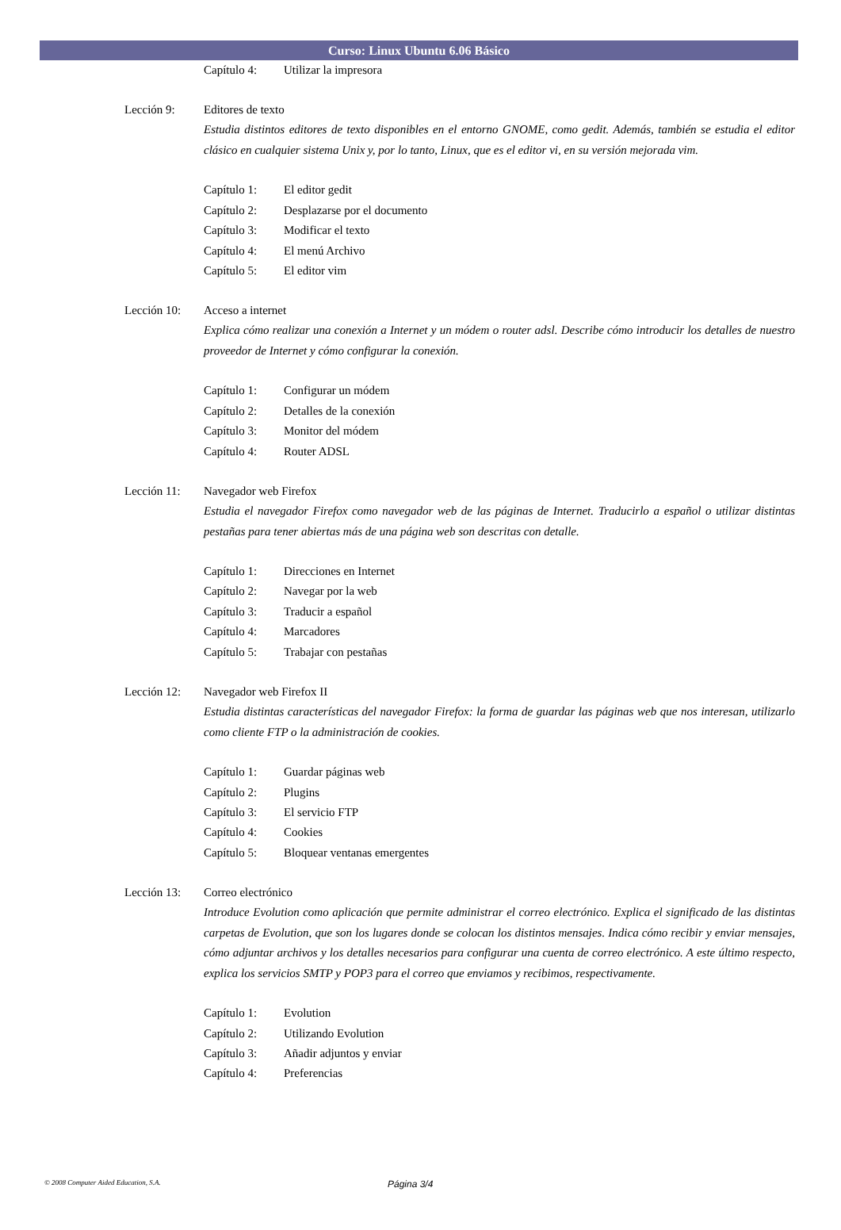Curso: Linux Ubuntu 6.06 Básico
Capítulo 4: Utilizar la impresora
Lección 9: Editores de texto
Estudia distintos editores de texto disponibles en el entorno GNOME, como gedit. Además, también se estudia el editor clásico en cualquier sistema Unix y, por lo tanto, Linux, que es el editor vi, en su versión mejorada vim.
Capítulo 1: El editor gedit
Capítulo 2: Desplazarse por el documento
Capítulo 3: Modificar el texto
Capítulo 4: El menú Archivo
Capítulo 5: El editor vim
Lección 10: Acceso a internet
Explica cómo realizar una conexión a Internet y un módem o router adsl. Describe cómo introducir los detalles de nuestro proveedor de Internet y cómo configurar la conexión.
Capítulo 1: Configurar un módem
Capítulo 2: Detalles de la conexión
Capítulo 3: Monitor del módem
Capítulo 4: Router ADSL
Lección 11: Navegador web Firefox
Estudia el navegador Firefox como navegador web de las páginas de Internet. Traducirlo a español o utilizar distintas pestañas para tener abiertas más de una página web son descritas con detalle.
Capítulo 1: Direcciones en Internet
Capítulo 2: Navegar por la web
Capítulo 3: Traducir a español
Capítulo 4: Marcadores
Capítulo 5: Trabajar con pestañas
Lección 12: Navegador web Firefox II
Estudia distintas características del navegador Firefox: la forma de guardar las páginas web que nos interesan, utilizarlo como cliente FTP o la administración de cookies.
Capítulo 1: Guardar páginas web
Capítulo 2: Plugins
Capítulo 3: El servicio FTP
Capítulo 4: Cookies
Capítulo 5: Bloquear ventanas emergentes
Lección 13: Correo electrónico
Introduce Evolution como aplicación que permite administrar el correo electrónico. Explica el significado de las distintas carpetas de Evolution, que son los lugares donde se colocan los distintos mensajes. Indica cómo recibir y enviar mensajes, cómo adjuntar archivos y los detalles necesarios para configurar una cuenta de correo electrónico. A este último respecto, explica los servicios SMTP y POP3 para el correo que enviamos y recibimos, respectivamente.
Capítulo 1: Evolution
Capítulo 2: Utilizando Evolution
Capítulo 3: Añadir adjuntos y enviar
Capítulo 4: Preferencias
© 2008 Computer Aided Education, S.A. Página 3/4